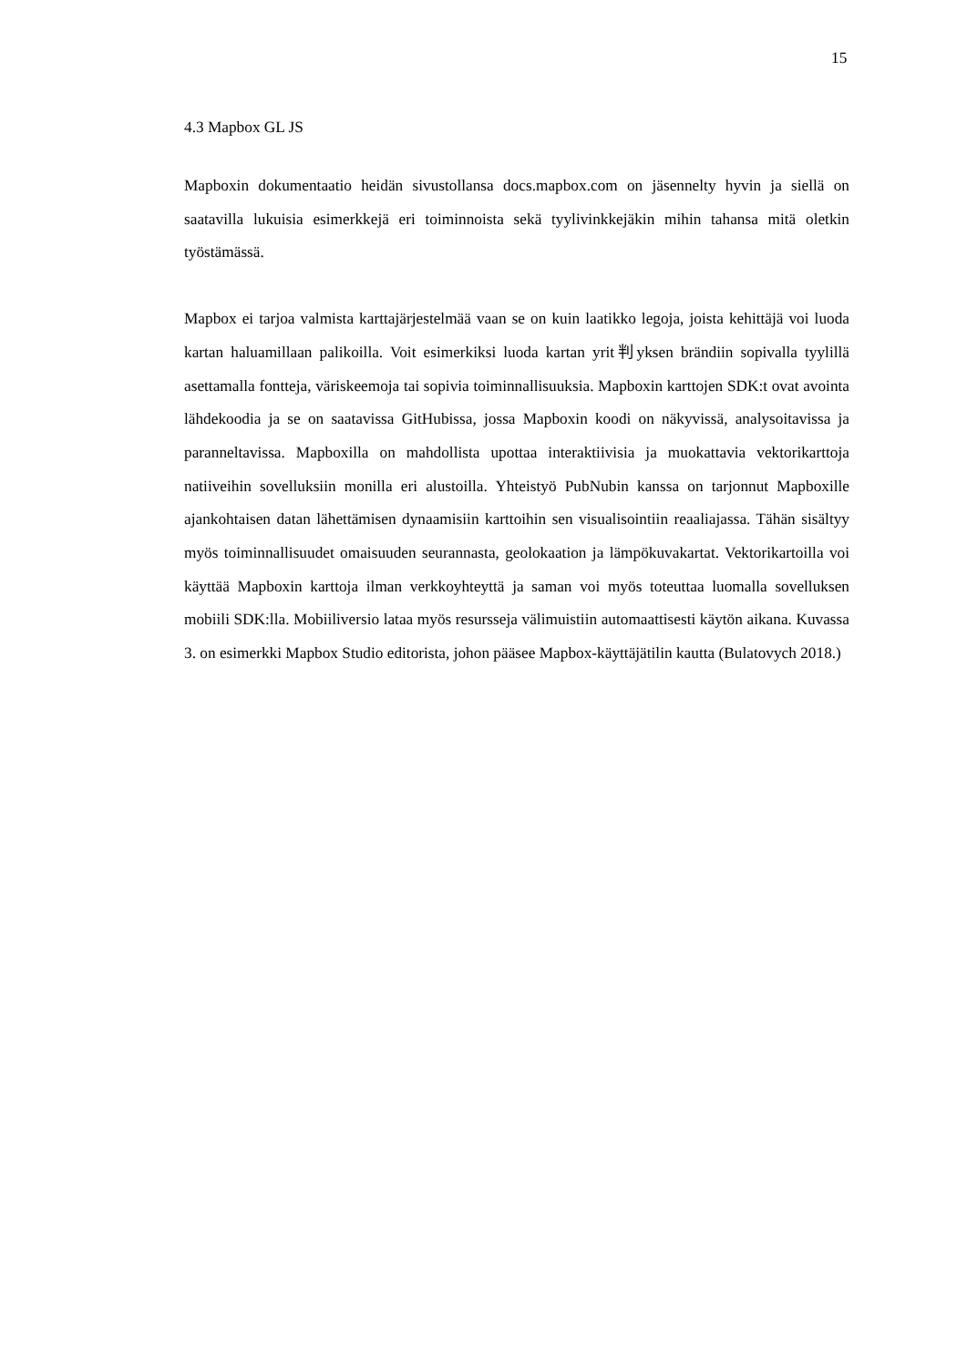15
4.3 Mapbox GL JS
Mapboxin dokumentaatio heidän sivustollansa docs.mapbox.com on jäsennelty hyvin ja siellä on saatavilla lukuisia esimerkkejä eri toiminnoista sekä tyylivinkkejäkin mihin tahansa mitä oletkin työstämässä.
Mapbox ei tarjoa valmista karttajärjestelmää vaan se on kuin laatikko legoja, joista kehittäjä voi luoda kartan haluamillaan palikoilla. Voit esimerkiksi luoda kartan yrit判yksen brändiin sopivalla tyylillä asettamalla fontteja, väriskeemoja tai sopivia toiminnallisuuksia. Mapboxin karttojen SDK:t ovat avointa lähdekoodia ja se on saatavissa GitHubissa, jossa Mapboxin koodi on näkyvissä, analysoitavissa ja paranneltavissa. Mapboxilla on mahdollista upottaa interaktiivisia ja muokattavia vektorikarttoja natiiveihin sovelluksiin monilla eri alustoilla. Yhteistyö PubNubin kanssa on tarjonnut Mapboxille ajankohtaisen datan lähettämisen dynaamisiin karttoihin sen visualisointiin reaaliajassa. Tähän sisältyy myös toiminnallisuudet omaisuuden seurannasta, geolokaation ja lämpökuvakartat. Vektorikartoilla voi käyttää Mapboxin karttoja ilman verkkoyhteyttä ja saman voi myös toteuttaa luomalla sovelluksen mobiili SDK:lla. Mobiiliversio lataa myös resursseja välimuistiin automaattisesti käytön aikana. Kuvassa 3. on esimerkki Mapbox Studio editorista, johon pääsee Mapbox-käyttäjätilin kautta (Bulatovych 2018.)